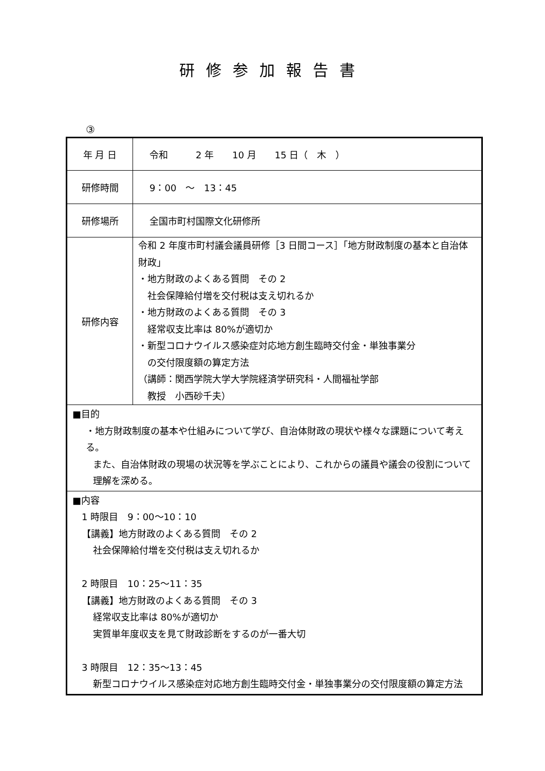研修参加報告書
③
| 年 月 日 | 令和 2 年 10 月 15 日（ 木 ） |
| 研修時間 | 9：00 ～ 13：45 |
| 研修場所 | 全国市町村国際文化研修所 |
| 研修内容 | 令和 2 年度市町村議会議員研修［3 日間コース］「地方財政制度の基本と自治体財政」 ・地方財政のよくある質問 その 2 社会保障給付増を交付税は支え切れるか ・地方財政のよくある質問 その 3 経常収支比率は 80%が適切か ・新型コロナウイルス感染症対応地方創生臨時交付金・単独事業分 の交付限度額の算定方法 （講師：関西学院大学大学院経済学研究科・人間福祉学部 教授 小西砂千夫） |
| ■目的 ・地方財政制度の基本や仕組みについて学び、自治体財政の現状や様々な課題について考える。 また、自治体財政の現場の状況等を学ぶことにより、これからの議員や議会の役割について理解を深める。 | |
| ■内容 1 時限目 9：00～10：10 【講義】地方財政のよくある質問 その 2 社会保障給付増を交付税は支え切れるか 2 時限目 10：25～11：35 【講義】地方財政のよくある質問 その 3 経常収支比率は 80%が適切か 実質単年度収支を見て財政診断をするのが一番大切 3 時限目 12：35～13：45 新型コロナウイルス感染症対応地方創生臨時交付金・単独事業分の交付限度額の算定方法 | |